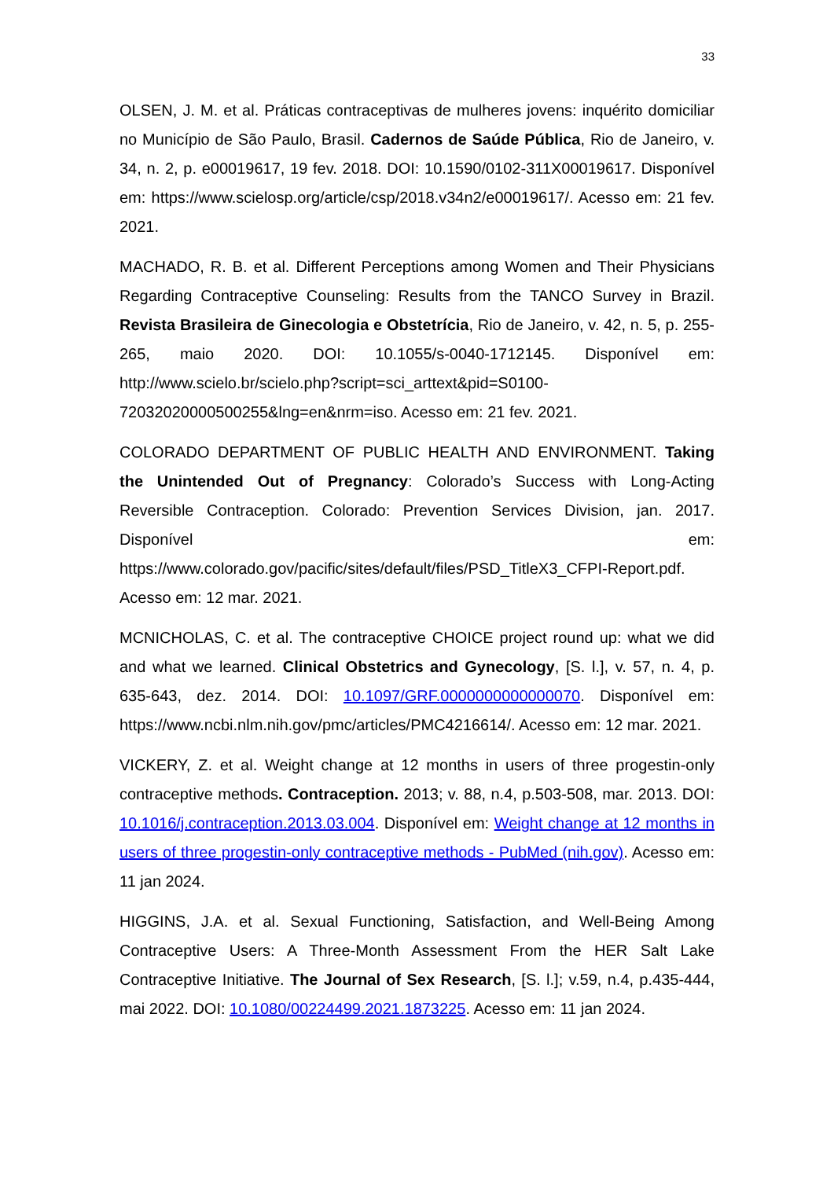33
OLSEN, J. M. et al. Práticas contraceptivas de mulheres jovens: inquérito domiciliar no Município de São Paulo, Brasil. Cadernos de Saúde Pública, Rio de Janeiro, v. 34, n. 2, p. e00019617, 19 fev. 2018. DOI: 10.1590/0102-311X00019617. Disponível em: https://www.scielosp.org/article/csp/2018.v34n2/e00019617/. Acesso em: 21 fev. 2021.
MACHADO, R. B. et al. Different Perceptions among Women and Their Physicians Regarding Contraceptive Counseling: Results from the TANCO Survey in Brazil. Revista Brasileira de Ginecologia e Obstetrícia, Rio de Janeiro, v. 42, n. 5, p. 255-265, maio 2020. DOI: 10.1055/s-0040-1712145. Disponível em: http://www.scielo.br/scielo.php?script=sci_arttext&pid=S0100-72032020000500255&lng=en&nrm=iso. Acesso em: 21 fev. 2021.
COLORADO DEPARTMENT OF PUBLIC HEALTH AND ENVIRONMENT. Taking the Unintended Out of Pregnancy: Colorado’s Success with Long-Acting Reversible Contraception. Colorado: Prevention Services Division, jan. 2017. Disponível em: https://www.colorado.gov/pacific/sites/default/files/PSD_TitleX3_CFPI-Report.pdf. Acesso em: 12 mar. 2021.
MCNICHOLAS, C. et al. The contraceptive CHOICE project round up: what we did and what we learned. Clinical Obstetrics and Gynecology, [S. l.], v. 57, n. 4, p. 635-643, dez. 2014. DOI: 10.1097/GRF.0000000000000070. Disponível em: https://www.ncbi.nlm.nih.gov/pmc/articles/PMC4216614/. Acesso em: 12 mar. 2021.
VICKERY, Z. et al. Weight change at 12 months in users of three progestin-only contraceptive methods. Contraception. 2013; v. 88, n.4, p.503-508, mar. 2013. DOI: 10.1016/j.contraception.2013.03.004. Disponível em: Weight change at 12 months in users of three progestin-only contraceptive methods - PubMed (nih.gov). Acesso em: 11 jan 2024.
HIGGINS, J.A. et al. Sexual Functioning, Satisfaction, and Well-Being Among Contraceptive Users: A Three-Month Assessment From the HER Salt Lake Contraceptive Initiative. The Journal of Sex Research, [S. l.]; v.59, n.4, p.435-444, mai 2022. DOI: 10.1080/00224499.2021.1873225. Acesso em: 11 jan 2024.